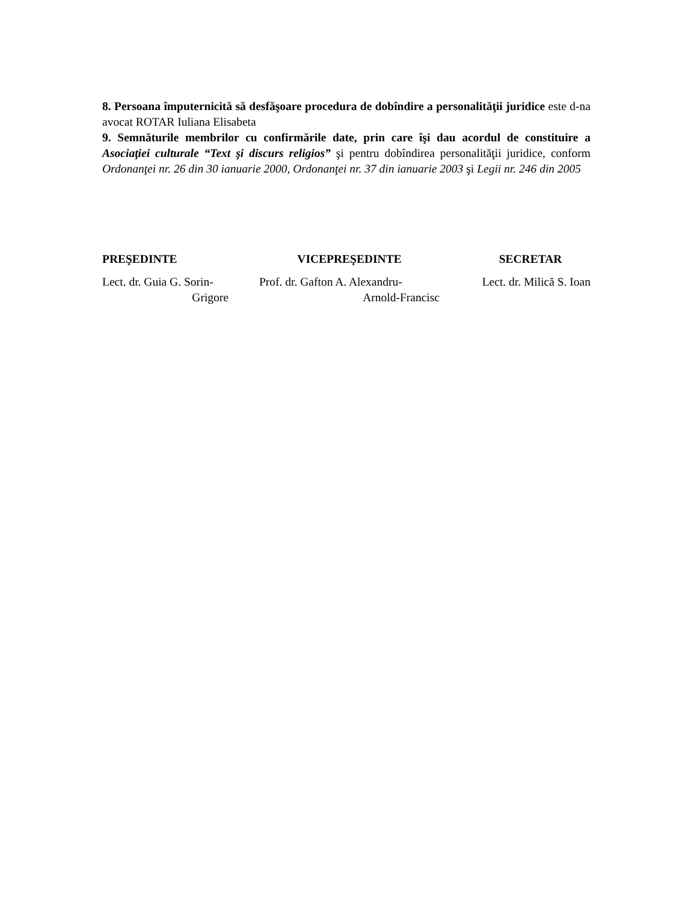8. Persoana împuternicită să desfăşoare procedura de dobîndire a personalităţii juridice este d-na avocat ROTAR Iuliana Elisabeta
9. Semnăturile membrilor cu confirmările date, prin care îşi dau acordul de constituire a Asociaţiei culturale “Text şi discurs religios” şi pentru dobîndirea personalităţii juridice, conform Ordonanţei nr. 26 din 30 ianuarie 2000, Ordonanţei nr. 37 din ianuarie 2003 şi Legii nr. 246 din 2005
PREŞEDINTE
Lect. dr. Guia G. Sorin-
Grigore
VICEPREŞEDINTE
Prof. dr. Gafton A. Alexandru-
Arnold-Francisc
SECRETAR
Lect. dr. Milică S. Ioan